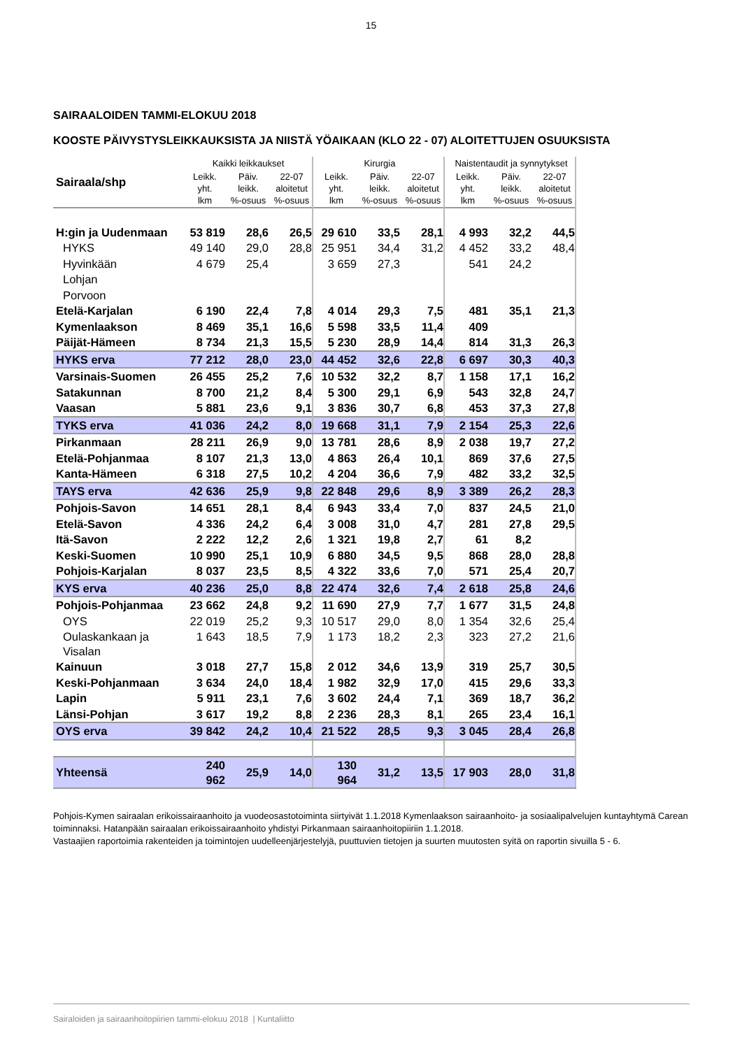15
SAIRAALOIDEN TAMMI-ELOKUU 2018
KOOSTE PÄIVYSTYSLEIKKAUKSISTA JA NIISTÄ YÖAIKAAN (KLO 22 - 07) ALOITETTUJEN OSUUKSISTA
| Sairaala/shp | Kaikki leikkaukset | | | Kirurgia | | | Naistentaudit ja synnytykset | | |
| --- | --- | --- | --- | --- | --- | --- | --- | --- | --- |
| | Leikk. yht. lkm | Päiv. leikk. %-osuus | 22-07 aloitetut %-osuus | Leikk. yht. lkm | Päiv. leikk. %-osuus | 22-07 aloitetut %-osuus | Leikk. yht. lkm | Päiv. leikk. %-osuus | 22-07 aloitetut %-osuus |
| H:gin ja Uudenmaan | 53 819 | 28,6 | 26,5 | 29 610 | 33,5 | 28,1 | 4 993 | 32,2 | 44,5 |
| HYKS | 49 140 | 29,0 | 28,8 | 25 951 | 34,4 | 31,2 | 4 452 | 33,2 | 48,4 |
| Hyvinkään | 4 679 | 25,4 | | 3 659 | 27,3 | | 541 | 24,2 | |
| Lohjan | | | | | | | | | |
| Porvoon | | | | | | | | | |
| Etelä-Karjalan | 6 190 | 22,4 | 7,8 | 4 014 | 29,3 | 7,5 | 481 | 35,1 | 21,3 |
| Kymenlaakson | 8 469 | 35,1 | 16,6 | 5 598 | 33,5 | 11,4 | 409 | | |
| Päijät-Hämeen | 8 734 | 21,3 | 15,5 | 5 230 | 28,9 | 14,4 | 814 | 31,3 | 26,3 |
| HYKS erva | 77 212 | 28,0 | 23,0 | 44 452 | 32,6 | 22,8 | 6 697 | 30,3 | 40,3 |
| Varsinais-Suomen | 26 455 | 25,2 | 7,6 | 10 532 | 32,2 | 8,7 | 1 158 | 17,1 | 16,2 |
| Satakunnan | 8 700 | 21,2 | 8,4 | 5 300 | 29,1 | 6,9 | 543 | 32,8 | 24,7 |
| Vaasan | 5 881 | 23,6 | 9,1 | 3 836 | 30,7 | 6,8 | 453 | 37,3 | 27,8 |
| TYKS erva | 41 036 | 24,2 | 8,0 | 19 668 | 31,1 | 7,9 | 2 154 | 25,3 | 22,6 |
| Pirkanmaan | 28 211 | 26,9 | 9,0 | 13 781 | 28,6 | 8,9 | 2 038 | 19,7 | 27,2 |
| Etelä-Pohjanmaa | 8 107 | 21,3 | 13,0 | 4 863 | 26,4 | 10,1 | 869 | 37,6 | 27,5 |
| Kanta-Hämeen | 6 318 | 27,5 | 10,2 | 4 204 | 36,6 | 7,9 | 482 | 33,2 | 32,5 |
| TAYS erva | 42 636 | 25,9 | 9,8 | 22 848 | 29,6 | 8,9 | 3 389 | 26,2 | 28,3 |
| Pohjois-Savon | 14 651 | 28,1 | 8,4 | 6 943 | 33,4 | 7,0 | 837 | 24,5 | 21,0 |
| Etelä-Savon | 4 336 | 24,2 | 6,4 | 3 008 | 31,0 | 4,7 | 281 | 27,8 | 29,5 |
| Itä-Savon | 2 222 | 12,2 | 2,6 | 1 321 | 19,8 | 2,7 | 61 | 8,2 | |
| Keski-Suomen | 10 990 | 25,1 | 10,9 | 6 880 | 34,5 | 9,5 | 868 | 28,0 | 28,8 |
| Pohjois-Karjalan | 8 037 | 23,5 | 8,5 | 4 322 | 33,6 | 7,0 | 571 | 25,4 | 20,7 |
| KYS erva | 40 236 | 25,0 | 8,8 | 22 474 | 32,6 | 7,4 | 2 618 | 25,8 | 24,6 |
| Pohjois-Pohjanmaa | 23 662 | 24,8 | 9,2 | 11 690 | 27,9 | 7,7 | 1 677 | 31,5 | 24,8 |
| OYS | 22 019 | 25,2 | 9,3 | 10 517 | 29,0 | 8,0 | 1 354 | 32,6 | 25,4 |
| Oulaskankaan ja Visalan | 1 643 | 18,5 | 7,9 | 1 173 | 18,2 | 2,3 | 323 | 27,2 | 21,6 |
| Kainuun | 3 018 | 27,7 | 15,8 | 2 012 | 34,6 | 13,9 | 319 | 25,7 | 30,5 |
| Keski-Pohjanmaan | 3 634 | 24,0 | 18,4 | 1 982 | 32,9 | 17,0 | 415 | 29,6 | 33,3 |
| Lapin | 5 911 | 23,1 | 7,6 | 3 602 | 24,4 | 7,1 | 369 | 18,7 | 36,2 |
| Länsi-Pohjan | 3 617 | 19,2 | 8,8 | 2 236 | 28,3 | 8,1 | 265 | 23,4 | 16,1 |
| OYS erva | 39 842 | 24,2 | 10,4 | 21 522 | 28,5 | 9,3 | 3 045 | 28,4 | 26,8 |
| Yhteensä | 240 962 | 25,9 | 14,0 | 130 964 | 31,2 | 13,5 | 17 903 | 28,0 | 31,8 |
Pohjois-Kymen sairaalan erikoissairaanhoito ja vuodeosastotoiminta siirtyivät 1.1.2018 Kymenlaakson sairaanhoito- ja sosiaalipalvelujen kuntayhtymä Carean toiminnaksi. Hatanpään sairaalan erikoissairaanhoito yhdistyi Pirkanmaan sairaanhoitopiiriin 1.1.2018.
Vastaajien raportoimia rakenteiden ja toimintojen uudelleenjärjestelyjä, puuttuvien tietojen ja suurten muutosten syitä on raportin sivuilla 5 - 6.
Sairaloiden ja sairaanhoitopiirien tammi-elokuu 2018 | Kuntaliitto